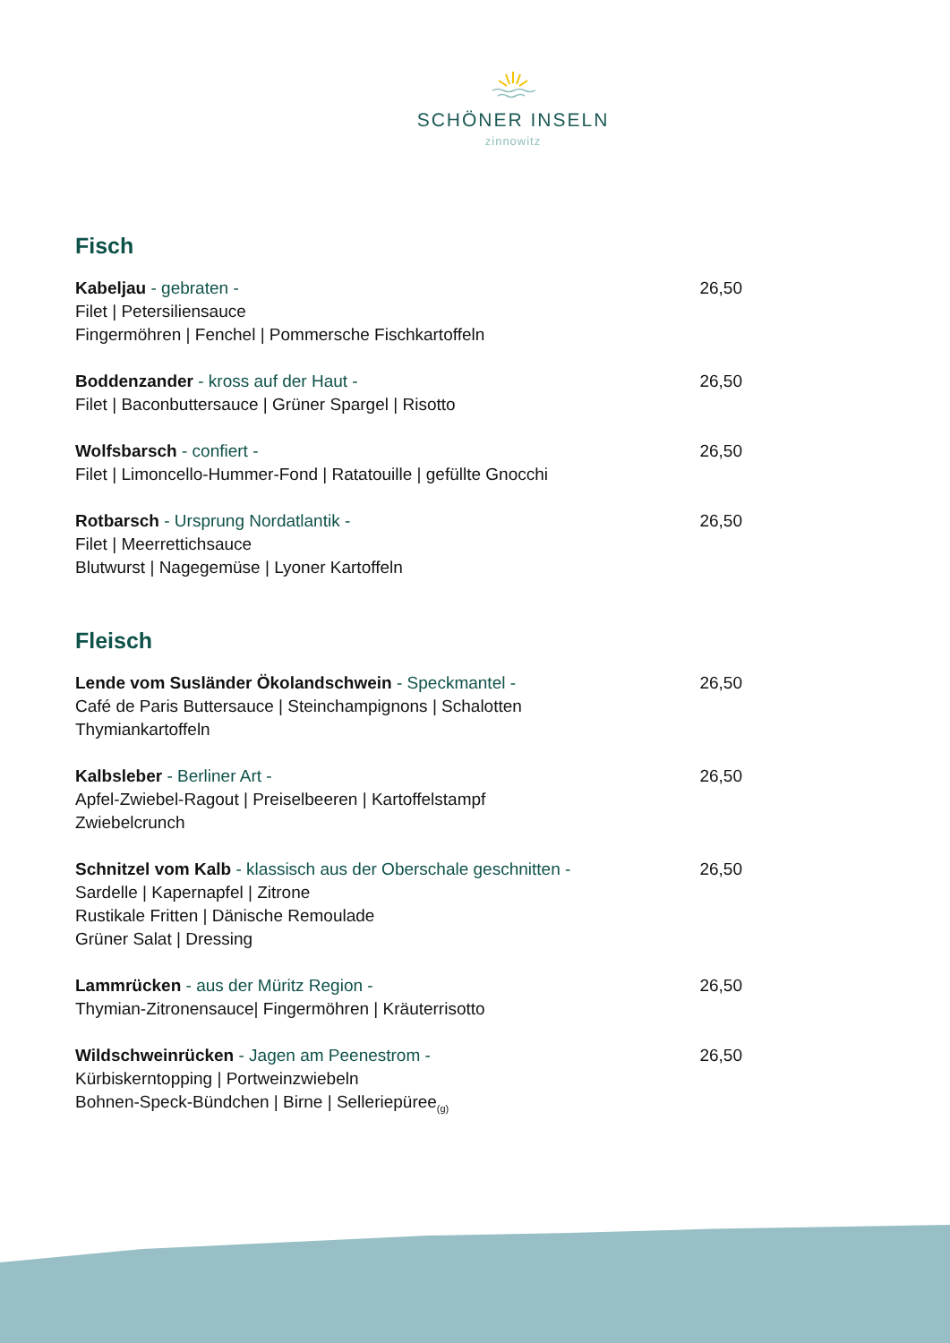SCHÖNER INSELN
zinnowitz
Fisch
Kabeljau - gebraten -
Filet | Petersiliensauce
Fingermöhren | Fenchel | Pommersche Fischkartoffeln
26,50
Boddenzander - kross auf der Haut -
Filet | Baconbuttersauce | Grüner Spargel | Risotto
26,50
Wolfsbarsch - confiert -
Filet | Limoncello-Hummer-Fond | Ratatouille | gefüllte Gnocchi
26,50
Rotbarsch - Ursprung Nordatlantik -
Filet | Meerrettichsauce
Blutwurst | Nagegemüse | Lyoner Kartoffeln
26,50
Fleisch
Lende vom Susländer Ökolandschwein - Speckmantel -
Café de Paris Buttersauce | Steinchampignons | Schalotten
Thymiankartoffeln
26,50
Kalbsleber - Berliner Art -
Apfel-Zwiebel-Ragout | Preiselbeeren | Kartoffelstampf
Zwiebelcrunch
26,50
Schnitzel vom Kalb - klassisch aus der Oberschale geschnitten -
Sardelle | Kapernapfel | Zitrone
Rustikale Fritten | Dänische Remoulade
Grüner Salat | Dressing
26,50
Lammrücken - aus der Müritz Region -
Thymian-Zitronensauce| Fingermöhren | Kräuterrisotto
26,50
Wildschweinrücken - Jagen am Peenestrom -
Kürbiskerntopping | Portweinzwiebeln
Bohnen-Speck-Bündchen | Birne | Selleriepüree<sub>(g)</sub>
26,50